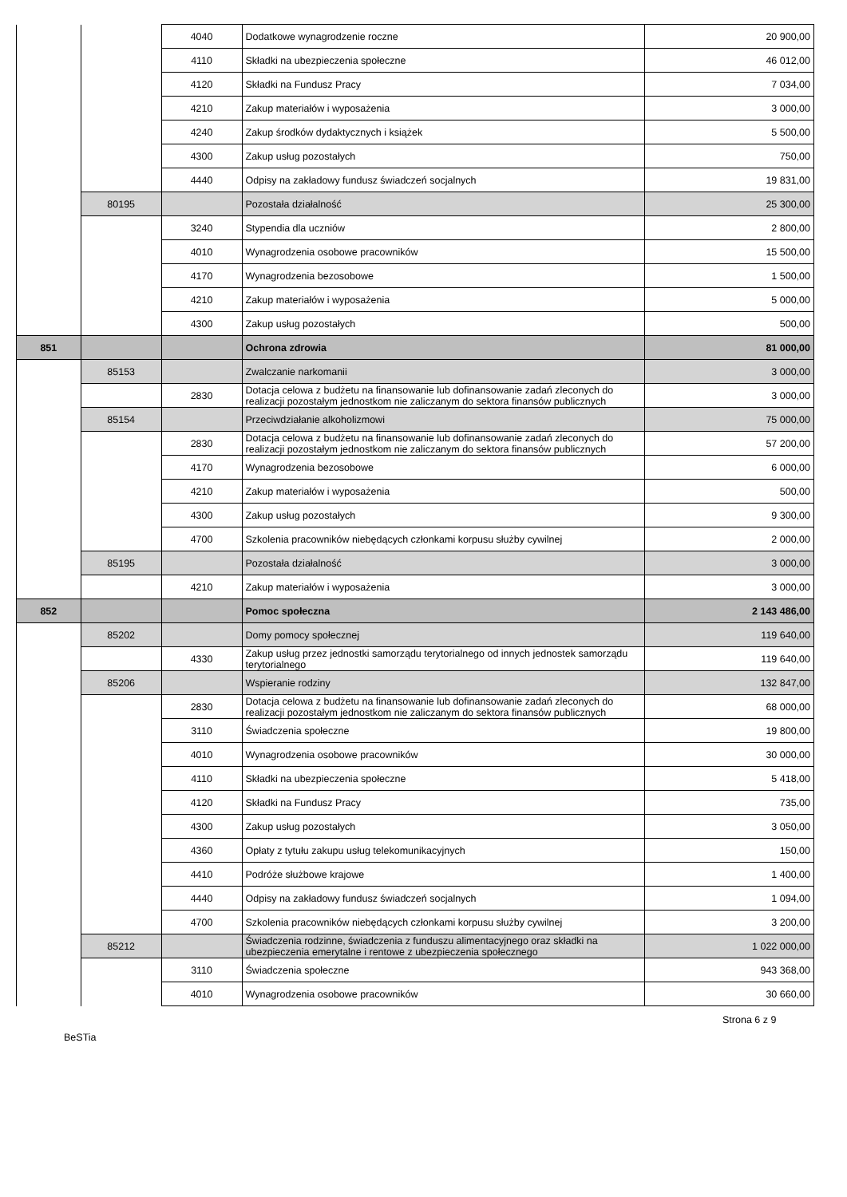| | | 4040 | Dodatkowe wynagrodzenie roczne | 20 900,00 |
| | | 4110 | Składki na ubezpieczenia społeczne | 46 012,00 |
| | | 4120 | Składki na Fundusz Pracy | 7 034,00 |
| | | 4210 | Zakup materiałów i wyposażenia | 3 000,00 |
| | | 4240 | Zakup środków dydaktycznych i książek | 5 500,00 |
| | | 4300 | Zakup usług pozostałych | 750,00 |
| | | 4440 | Odpisy na zakładowy fundusz świadczeń socjalnych | 19 831,00 |
| | 80195 | | Pozostała działalność | 25 300,00 |
| | | 3240 | Stypendia dla uczniów | 2 800,00 |
| | | 4010 | Wynagrodzenia osobowe pracowników | 15 500,00 |
| | | 4170 | Wynagrodzenia bezosobowe | 1 500,00 |
| | | 4210 | Zakup materiałów i wyposażenia | 5 000,00 |
| | | 4300 | Zakup usług pozostałych | 500,00 |
| 851 | | | Ochrona zdrowia | 81 000,00 |
| | 85153 | | Zwalczanie narkomanii | 3 000,00 |
| | | 2830 | Dotacja celowa z budżetu na finansowanie lub dofinansowanie zadań zleconych do realizacji pozostałym jednostkom nie zaliczanym do sektora finansów publicznych | 3 000,00 |
| | 85154 | | Przeciwdziałanie alkoholizmowi | 75 000,00 |
| | | 2830 | Dotacja celowa z budżetu na finansowanie lub dofinansowanie zadań zleconych do realizacji pozostałym jednostkom nie zaliczanym do sektora finansów publicznych | 57 200,00 |
| | | 4170 | Wynagrodzenia bezosobowe | 6 000,00 |
| | | 4210 | Zakup materiałów i wyposażenia | 500,00 |
| | | 4300 | Zakup usług pozostałych | 9 300,00 |
| | | 4700 | Szkolenia pracowników niebędących członkami korpusu służby cywilnej | 2 000,00 |
| | 85195 | | Pozostała działalność | 3 000,00 |
| | | 4210 | Zakup materiałów i wyposażenia | 3 000,00 |
| 852 | | | Pomoc społeczna | 2 143 486,00 |
| | 85202 | | Domy pomocy społecznej | 119 640,00 |
| | | 4330 | Zakup usług przez jednostki samorządu terytorialnego od innych jednostek samorządu terytorialnego | 119 640,00 |
| | 85206 | | Wspieranie rodziny | 132 847,00 |
| | | 2830 | Dotacja celowa z budżetu na finansowanie lub dofinansowanie zadań zleconych do realizacji pozostałym jednostkom nie zaliczanym do sektora finansów publicznych | 68 000,00 |
| | | 3110 | Świadczenia społeczne | 19 800,00 |
| | | 4010 | Wynagrodzenia osobowe pracowników | 30 000,00 |
| | | 4110 | Składki na ubezpieczenia społeczne | 5 418,00 |
| | | 4120 | Składki na Fundusz Pracy | 735,00 |
| | | 4300 | Zakup usług pozostałych | 3 050,00 |
| | | 4360 | Opłaty z tytułu zakupu usług telekomunikacyjnych | 150,00 |
| | | 4410 | Podróże służbowe krajowe | 1 400,00 |
| | | 4440 | Odpisy na zakładowy fundusz świadczeń socjalnych | 1 094,00 |
| | | 4700 | Szkolenia pracowników niebędących członkami korpusu służby cywilnej | 3 200,00 |
| | 85212 | | Świadczenia rodzinne, świadczenia z funduszu alimentacyjnego oraz składki na ubezpieczenia emerytalne i rentowe z ubezpieczenia społecznego | 1 022 000,00 |
| | | 3110 | Świadczenia społeczne | 943 368,00 |
| | | 4010 | Wynagrodzenia osobowe pracowników | 30 660,00 |
Strona 6 z 9
BeSTia